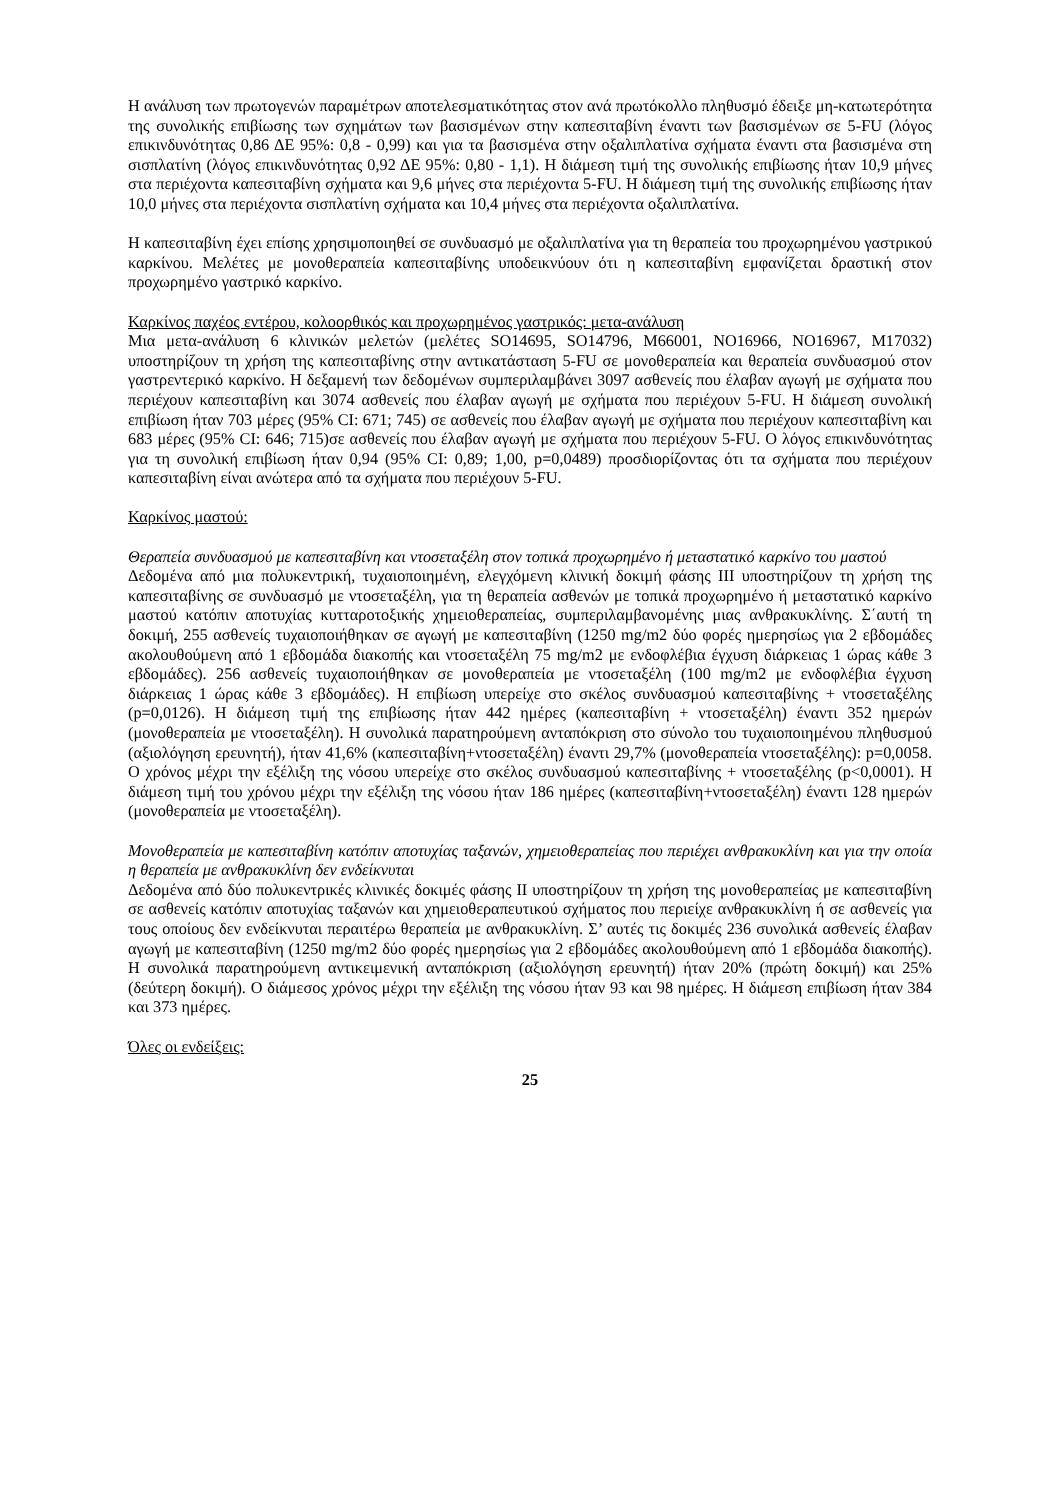Η ανάλυση των πρωτογενών παραμέτρων αποτελεσματικότητας στον ανά πρωτόκολλο πληθυσμό έδειξε μη-κατωτερότητα της συνολικής επιβίωσης των σχημάτων των βασισμένων στην καπεσιταβίνη έναντι των βασισμένων σε 5-FU (λόγος επικινδυνότητας 0,86 ΔΕ 95%: 0,8 - 0,99) και για τα βασισμένα στην οξαλιπλατίνα σχήματα έναντι στα βασισμένα στη σισπλατίνη (λόγος επικινδυνότητας 0,92 ΔΕ 95%: 0,80 - 1,1). Η διάμεση τιμή της συνολικής επιβίωσης ήταν 10,9 μήνες στα περιέχοντα καπεσιταβίνη σχήματα και 9,6 μήνες στα περιέχοντα 5-FU. Η διάμεση τιμή της συνολικής επιβίωσης ήταν 10,0 μήνες στα περιέχοντα σισπλατίνη σχήματα και 10,4 μήνες στα περιέχοντα οξαλιπλατίνα.
Η καπεσιταβίνη έχει επίσης χρησιμοποιηθεί σε συνδυασμό με οξαλιπλατίνα για τη θεραπεία του προχωρημένου γαστρικού καρκίνου. Μελέτες με μονοθεραπεία καπεσιταβίνης υποδεικνύουν ότι η καπεσιταβίνη εμφανίζεται δραστική στον προχωρημένο γαστρικό καρκίνο.
Καρκίνος παχέος εντέρου, κολοορθικός και προχωρημένος γαστρικός: μετα-ανάλυση
Μια μετα-ανάλυση 6 κλινικών μελετών (μελέτες SO14695, SO14796, M66001, NO16966, NO16967, M17032) υποστηρίζουν τη χρήση της καπεσιταβίνης στην αντικατάσταση 5-FU σε μονοθεραπεία και θεραπεία συνδυασμού στον γαστρεντερικό καρκίνο. Η δεξαμενή των δεδομένων συμπεριλαμβάνει 3097 ασθενείς που έλαβαν αγωγή με σχήματα που περιέχουν καπεσιταβίνη και 3074 ασθενείς που έλαβαν αγωγή με σχήματα που περιέχουν 5-FU. Η διάμεση συνολική επιβίωση ήταν 703 μέρες (95% CI: 671; 745) σε ασθενείς που έλαβαν αγωγή με σχήματα που περιέχουν καπεσιταβίνη και 683 μέρες (95% CI: 646; 715)σε ασθενείς που έλαβαν αγωγή με σχήματα που περιέχουν 5-FU. Ο λόγος επικινδυνότητας για τη συνολική επιβίωση ήταν 0,94 (95% CI: 0,89; 1,00, p=0,0489) προσδιορίζοντας ότι τα σχήματα που περιέχουν καπεσιταβίνη είναι ανώτερα από τα σχήματα που περιέχουν 5-FU.
Καρκίνος μαστού:
Θεραπεία συνδυασμού με καπεσιταβίνη και ντοσεταξέλη στον τοπικά προχωρημένο ή μεταστατικό καρκίνο του μαστού
Δεδομένα από μια πολυκεντρική, τυχαιοποιημένη, ελεγχόμενη κλινική δοκιμή φάσης ΙΙΙ υποστηρίζουν τη χρήση της καπεσιταβίνης σε συνδυασμό με ντοσεταξέλη, για τη θεραπεία ασθενών με τοπικά προχωρημένο ή μεταστατικό καρκίνο μαστού κατόπιν αποτυχίας κυτταροτοξικής χημειοθεραπείας, συμπεριλαμβανομένης μιας ανθρακυκλίνης. Σ΄αυτή τη δοκιμή, 255 ασθενείς τυχαιοποιήθηκαν σε αγωγή με καπεσιταβίνη (1250 mg/m2 δύο φορές ημερησίως για 2 εβδομάδες ακολουθούμενη από 1 εβδομάδα διακοπής και ντοσεταξέλη 75 mg/m2 με ενδοφλέβια έγχυση διάρκειας 1 ώρας κάθε 3 εβδομάδες). 256 ασθενείς τυχαιοποιήθηκαν σε μονοθεραπεία με ντοσεταξέλη (100 mg/m2 με ενδοφλέβια έγχυση διάρκειας 1 ώρας κάθε 3 εβδομάδες). Η επιβίωση υπερείχε στο σκέλος συνδυασμού καπεσιταβίνης + ντοσεταξέλης (p=0,0126). Η διάμεση τιμή της επιβίωσης ήταν 442 ημέρες (καπεσιταβίνη + ντοσεταξέλη) έναντι 352 ημερών (μονοθεραπεία με ντοσεταξέλη). Η συνολικά παρατηρούμενη ανταπόκριση στο σύνολο του τυχαιοποιημένου πληθυσμού (αξιολόγηση ερευνητή), ήταν 41,6% (καπεσιταβίνη+ντοσεταξέλη) έναντι 29,7% (μονοθεραπεία ντοσεταξέλης): p=0,0058. Ο χρόνος μέχρι την εξέλιξη της νόσου υπερείχε στο σκέλος συνδυασμού καπεσιταβίνης + ντοσεταξέλης (p<0,0001). Η διάμεση τιμή του χρόνου μέχρι την εξέλιξη της νόσου ήταν 186 ημέρες (καπεσιταβίνη+ντοσεταξέλη) έναντι 128 ημερών (μονοθεραπεία με ντοσεταξέλη).
Μονοθεραπεία με καπεσιταβίνη κατόπιν αποτυχίας ταξανών, χημειοθεραπείας που περιέχει ανθρακυκλίνη και για την οποία η θεραπεία με ανθρακυκλίνη δεν ενδείκνυται
Δεδομένα από δύο πολυκεντρικές κλινικές δοκιμές φάσης ΙΙ υποστηρίζουν τη χρήση της μονοθεραπείας με καπεσιταβίνη σε ασθενείς κατόπιν αποτυχίας ταξανών και χημειοθεραπευτικού σχήματος που περιείχε ανθρακυκλίνη ή σε ασθενείς για τους οποίους δεν ενδείκνυται περαιτέρω θεραπεία με ανθρακυκλίνη. Σ’ αυτές τις δοκιμές 236 συνολικά ασθενείς έλαβαν αγωγή με καπεσιταβίνη (1250 mg/m2 δύο φορές ημερησίως για 2 εβδομάδες ακολουθούμενη από 1 εβδομάδα διακοπής). Η συνολικά παρατηρούμενη αντικειμενική ανταπόκριση (αξιολόγηση ερευνητή) ήταν 20% (πρώτη δοκιμή) και 25% (δεύτερη δοκιμή). Ο διάμεσος χρόνος μέχρι την εξέλιξη της νόσου ήταν 93 και 98 ημέρες. Η διάμεση επιβίωση ήταν 384 και 373 ημέρες.
Όλες οι ενδείξεις:
25